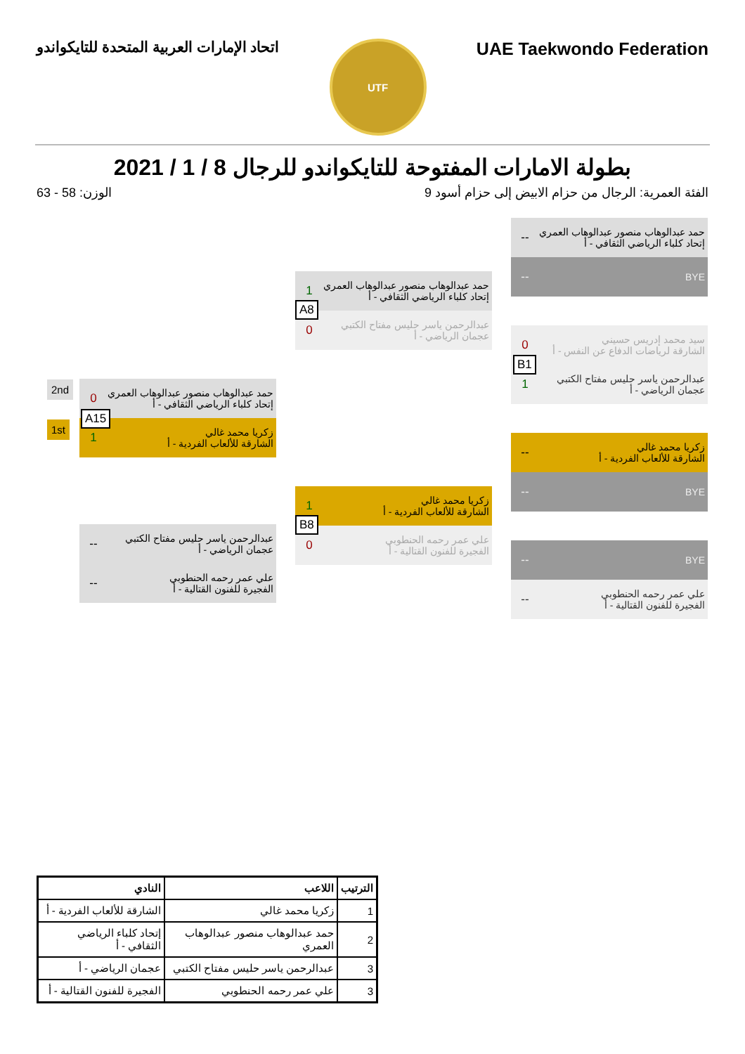اتحاد الإمارات العربية المتحدة للتايكواندو
UTF
UAE Taekwondo Federation
بطولة الامارات المفتوحة للتايكواندو للرجال 8 / 1 / 2021
الفئة العمرية: الرجال من حزام الابيض إلى حزام أسود 9 الوزن: 58 - 63
حمد عبدالوهاب منصور عبدالوهاب العمري
إتحاد كلباء الرياضي الثقافي - أ
--
BYE --
سيد محمد إدريس حسيني
الشارقة لرياضات الدفاع عن النفس - أ
0
عبدالرحمن ياسر حليس مفتاح الكتبي
عجمان الرياضي - أ
1
B1
زكريا محمد غالي
الشارقة للألعاب الفردية - أ
--
BYE --
BYE --
علي عمر رحمه الحنطوبي
الفجيرة للفنون القتالية - أ
--
حمد عبدالوهاب منصور عبدالوهاب العمري
إتحاد كلباء الرياضي الثقافي - أ
1
عبدالرحمن ياسر حليس مفتاح الكتبي
عجمان الرياضي - أ
0
A8
زكريا محمد غالي
الشارقة للألعاب الفردية - أ
1
علي عمر رحمه الحنطوبي
الفجيرة للفنون القتالية - أ
0
B8
حمد عبدالوهاب منصور عبدالوهاب العمري
إتحاد كلباء الرياضي الثقافي - أ
0
زكريا محمد غالي
الشارقة للألعاب الفردية - أ
1
A15
2nd
1st
عبدالرحمن ياسر حليس مفتاح الكتبي
عجمان الرياضي - أ
--
علي عمر رحمه الحنطوبي
الفجيرة للفنون القتالية - أ
--
| الترتيب | اللاعب | النادي |
| --- | --- | --- |
| 1 | زكريا محمد غالي | الشارقة للألعاب الفردية - أ |
| 2 | حمد عبدالوهاب منصور عبدالوهاب العمري | إتحاد كلباء الرياضي الثقافي - أ |
| 3 | عبدالرحمن ياسر حليس مفتاح الكتبي | عجمان الرياضي - أ |
| 3 | علي عمر رحمه الحنطوبي | الفجيرة للفنون القتالية - أ |